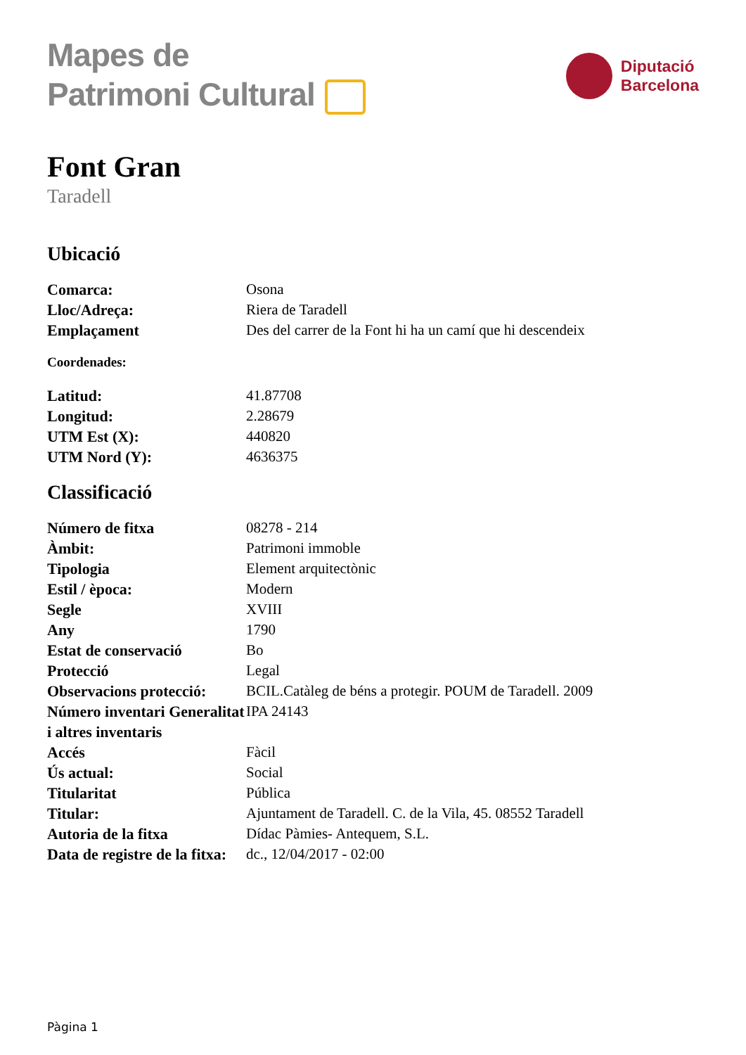Mapes de
Patrimoni Cultural
Diputació
Barcelona
Font Gran
Taradell
Ubicació
| Comarca: | Osona |
| Lloc/Adreça: | Riera de Taradell |
| Emplaçament | Des del carrer de la Font hi ha un camí que hi descendeix |
Coordenades:
| Latitud: | 41.87708 |
| Longitud: | 2.28679 |
| UTM Est (X): | 440820 |
| UTM Nord (Y): | 4636375 |
Classificació
| Número de fitxa | 08278 - 214 |
| Àmbit: | Patrimoni immoble |
| Tipologia | Element arquitectònic |
| Estil / època: | Modern |
| Segle | XVIII |
| Any | 1790 |
| Estat de conservació | Bo |
| Protecció | Legal |
| Observacions protecció: | BCIL.Catàleg de béns a protegir. POUM de Taradell. 2009 |
| Número inventari Generalitat i altres inventaris | IPA 24143 |
| Accés | Fàcil |
| Ús actual: | Social |
| Titularitat | Pública |
| Titular: | Ajuntament de Taradell. C. de la Vila, 45. 08552 Taradell |
| Autoria de la fitxa | Dídac Pàmies- Antequem, S.L. |
| Data de registre de la fitxa: | dc., 12/04/2017 - 02:00 |
Pàgina 1